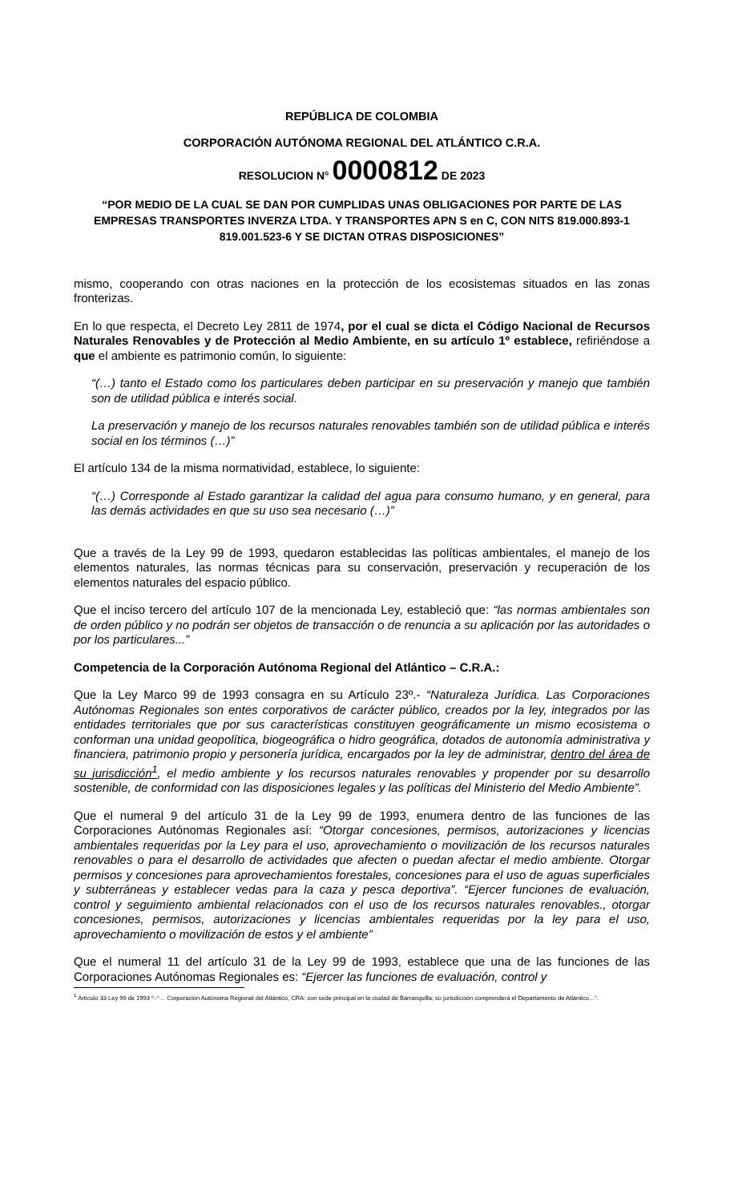REPÚBLICA DE COLOMBIA
CORPORACIÓN AUTÓNOMA REGIONAL DEL ATLÁNTICO C.R.A.
RESOLUCION N° 0000812 DE 2023
“POR MEDIO DE LA CUAL SE DAN POR CUMPLIDAS UNAS OBLIGACIONES POR PARTE DE LAS EMPRESAS TRANSPORTES INVERZA LTDA. Y TRANSPORTES APN S en C, CON NITS 819.000.893-1 819.001.523-6 Y SE DICTAN OTRAS DISPOSICIONES”
mismo, cooperando con otras naciones en la protección de los ecosistemas situados en las zonas fronterizas.
En lo que respecta, el Decreto Ley 2811 de 1974, por el cual se dicta el Código Nacional de Recursos Naturales Renovables y de Protección al Medio Ambiente, en su artículo 1º establece, refiriéndose a que el ambiente es patrimonio común, lo siguiente:
“(…) tanto el Estado como los particulares deben participar en su preservación y manejo que también son de utilidad pública e interés social.
La preservación y manejo de los recursos naturales renovables también son de utilidad pública e interés social en los términos (…)”
El artículo 134 de la misma normatividad, establece, lo siguiente:
“(…) Corresponde al Estado garantizar la calidad del agua para consumo humano, y en general, para las demás actividades en que su uso sea necesario (…)”
Que a través de la Ley 99 de 1993, quedaron establecidas las políticas ambientales, el manejo de los elementos naturales, las normas técnicas para su conservación, preservación y recuperación de los elementos naturales del espacio público.
Que el inciso tercero del artículo 107 de la mencionada Ley, estableció que: “las normas ambientales son de orden público y no podrán ser objetos de transacción o de renuncia a su aplicación por las autoridades o por los particulares...”
Competencia de la Corporación Autónoma Regional del Atlántico – C.R.A.:
Que la Ley Marco 99 de 1993 consagra en su Artículo 23º.- “Naturaleza Jurídica. Las Corporaciones Autónomas Regionales son entes corporativos de carácter público, creados por la ley, integrados por las entidades territoriales que por sus características constituyen geográficamente un mismo ecosistema o conforman una unidad geopolítica, biogeográfica o hidro geográfica, dotados de autonomía administrativa y financiera, patrimonio propio y personería jurídica, encargados por la ley de administrar, dentro del área de su jurisdicción<sup>1</sup>, el medio ambiente y los recursos naturales renovables y propender por su desarrollo sostenible, de conformidad con las disposiciones legales y las políticas del Ministerio del Medio Ambiente”.
Que el numeral 9 del artículo 31 de la Ley 99 de 1993, enumera dentro de las funciones de las Corporaciones Autónomas Regionales así: “Otorgar concesiones, permisos, autorizaciones y licencias ambientales requeridas por la Ley para el uso, aprovechamiento o movilización de los recursos naturales renovables o para el desarrollo de actividades que afecten o puedan afectar el medio ambiente. Otorgar permisos y concesiones para aprovechamientos forestales, concesiones para el uso de aguas superficiales y subterráneas y establecer vedas para la caza y pesca deportiva”. “Ejercer funciones de evaluación, control y seguimiento ambiental relacionados con el uso de los recursos naturales renovables., otorgar concesiones, permisos, autorizaciones y licencias ambientales requeridas por la ley para el uso, aprovechamiento o movilización de estos y el ambiente”
Que el numeral 11 del artículo 31 de la Ley 99 de 1993, establece que una de las funciones de las Corporaciones Autónomas Regionales es: “Ejercer las funciones de evaluación, control y
<sup>1</sup> Artículo 33 Ley 99 de 1993 º.-“… Corporación Autónoma Regional del Atlántico, CRA: con sede principal en la ciudad de Barranquilla; su jurisdicción comprenderá el Departamento de Atlántico…”.